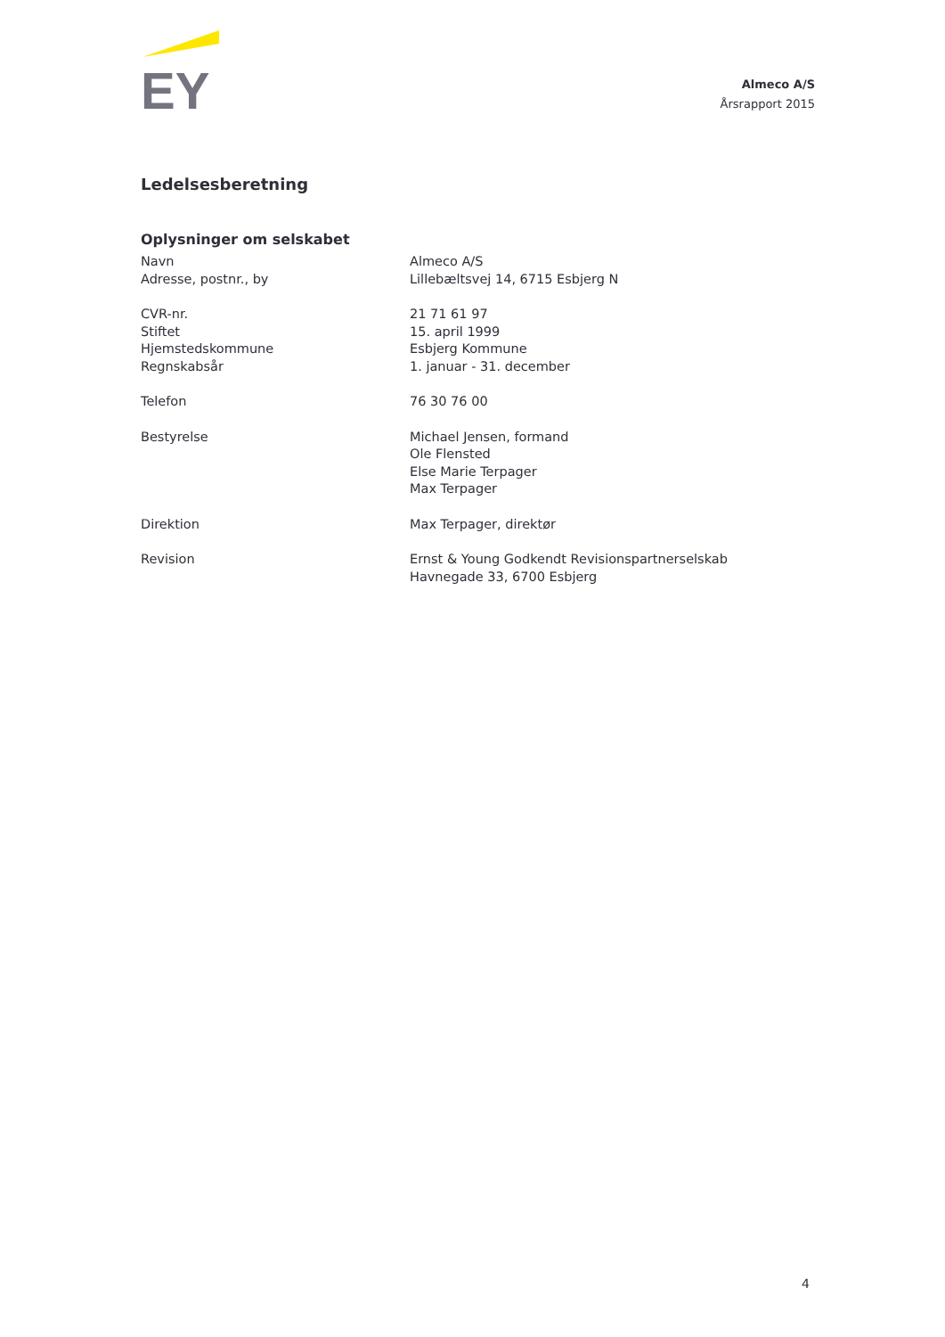EY
Almeco A/S
Årsrapport 2015
Ledelsesberetning
Oplysninger om selskabet
| Navn | Almeco A/S |
| Adresse, postnr., by | Lillebæltsvej 14, 6715 Esbjerg N |
| CVR-nr. | 21 71 61 97 |
| Stiftet | 15. april 1999 |
| Hjemstedskommune | Esbjerg Kommune |
| Regnskabsår | 1. januar - 31. december |
| Telefon | 76 30 76 00 |
| Bestyrelse | Michael Jensen, formand Ole Flensted Else Marie Terpager Max Terpager |
| Direktion | Max Terpager, direktør |
| Revision | Ernst & Young Godkendt Revisionspartnerselskab Havnegade 33, 6700 Esbjerg |
4